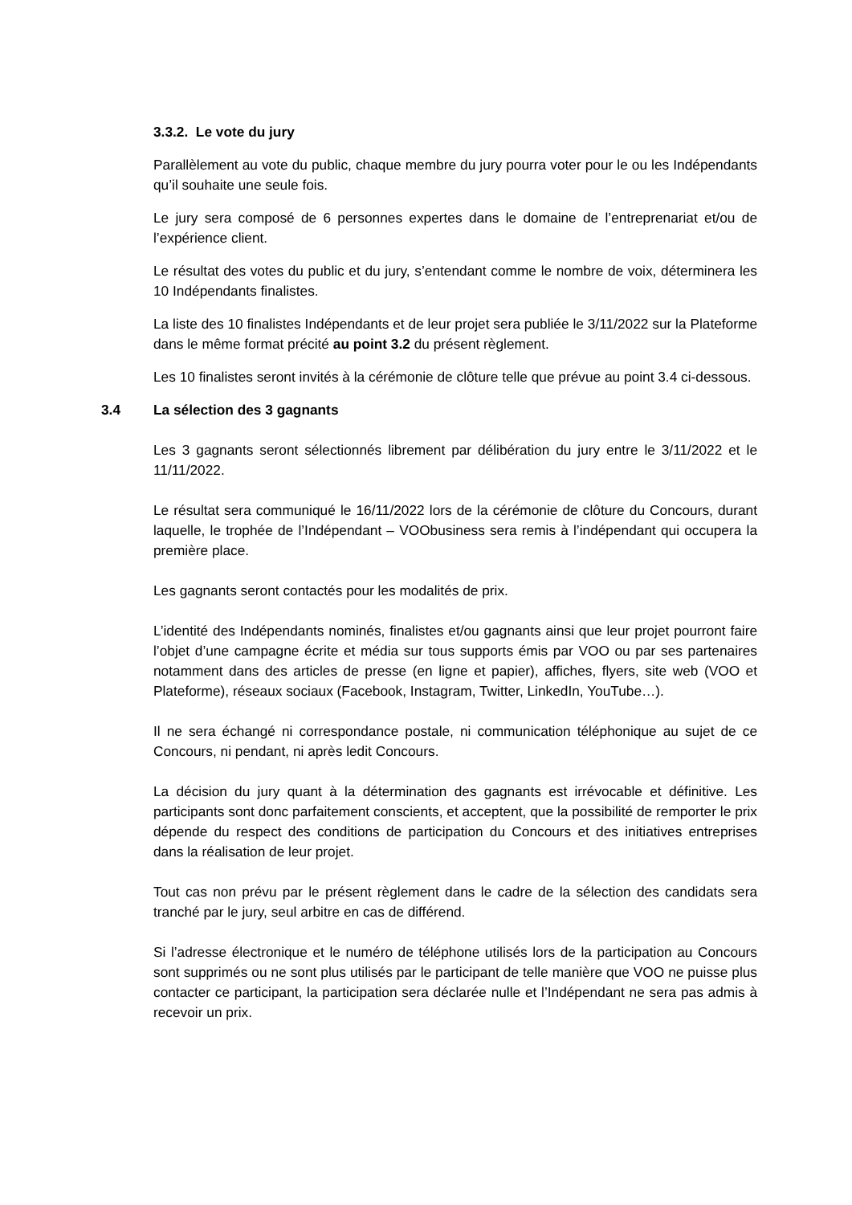3.3.2. Le vote du jury
Parallèlement au vote du public, chaque membre du jury pourra voter pour le ou les Indépendants qu’il souhaite une seule fois.
Le jury sera composé de 6 personnes expertes dans le domaine de l’entreprenariat et/ou de l’expérience client.
Le résultat des votes du public et du jury, s’entendant comme le nombre de voix, déterminera les 10 Indépendants finalistes.
La liste des 10 finalistes Indépendants et de leur projet sera publiée le 3/11/2022 sur la Plateforme dans le même format précité au point 3.2 du présent règlement.
Les 10 finalistes seront invités à la cérémonie de clôture telle que prévue au point 3.4 ci-dessous.
3.4 La sélection des 3 gagnants
Les 3 gagnants seront sélectionnés librement par délibération du jury entre le 3/11/2022 et le 11/11/2022.
Le résultat sera communiqué le 16/11/2022 lors de la cérémonie de clôture du Concours, durant laquelle, le trophée de l’Indépendant – VOObusiness sera remis à l’indépendant qui occupera la première place.
Les gagnants seront contactés pour les modalités de prix.
L’identité des Indépendants nominés, finalistes et/ou gagnants ainsi que leur projet pourront faire l’objet d’une campagne écrite et média sur tous supports émis par VOO ou par ses partenaires notamment dans des articles de presse (en ligne et papier), affiches, flyers, site web (VOO et Plateforme), réseaux sociaux (Facebook, Instagram, Twitter, LinkedIn, YouTube…).
Il ne sera échangé ni correspondance postale, ni communication téléphonique au sujet de ce Concours, ni pendant, ni après ledit Concours.
La décision du jury quant à la détermination des gagnants est irrévocable et définitive. Les participants sont donc parfaitement conscients, et acceptent, que la possibilité de remporter le prix dépende du respect des conditions de participation du Concours et des initiatives entreprises dans la réalisation de leur projet.
Tout cas non prévu par le présent règlement dans le cadre de la sélection des candidats sera tranché par le jury, seul arbitre en cas de différend.
Si l’adresse électronique et le numéro de téléphone utilisés lors de la participation au Concours sont supprimés ou ne sont plus utilisés par le participant de telle manière que VOO ne puisse plus contacter ce participant, la participation sera déclarée nulle et l’Indépendant ne sera pas admis à recevoir un prix.